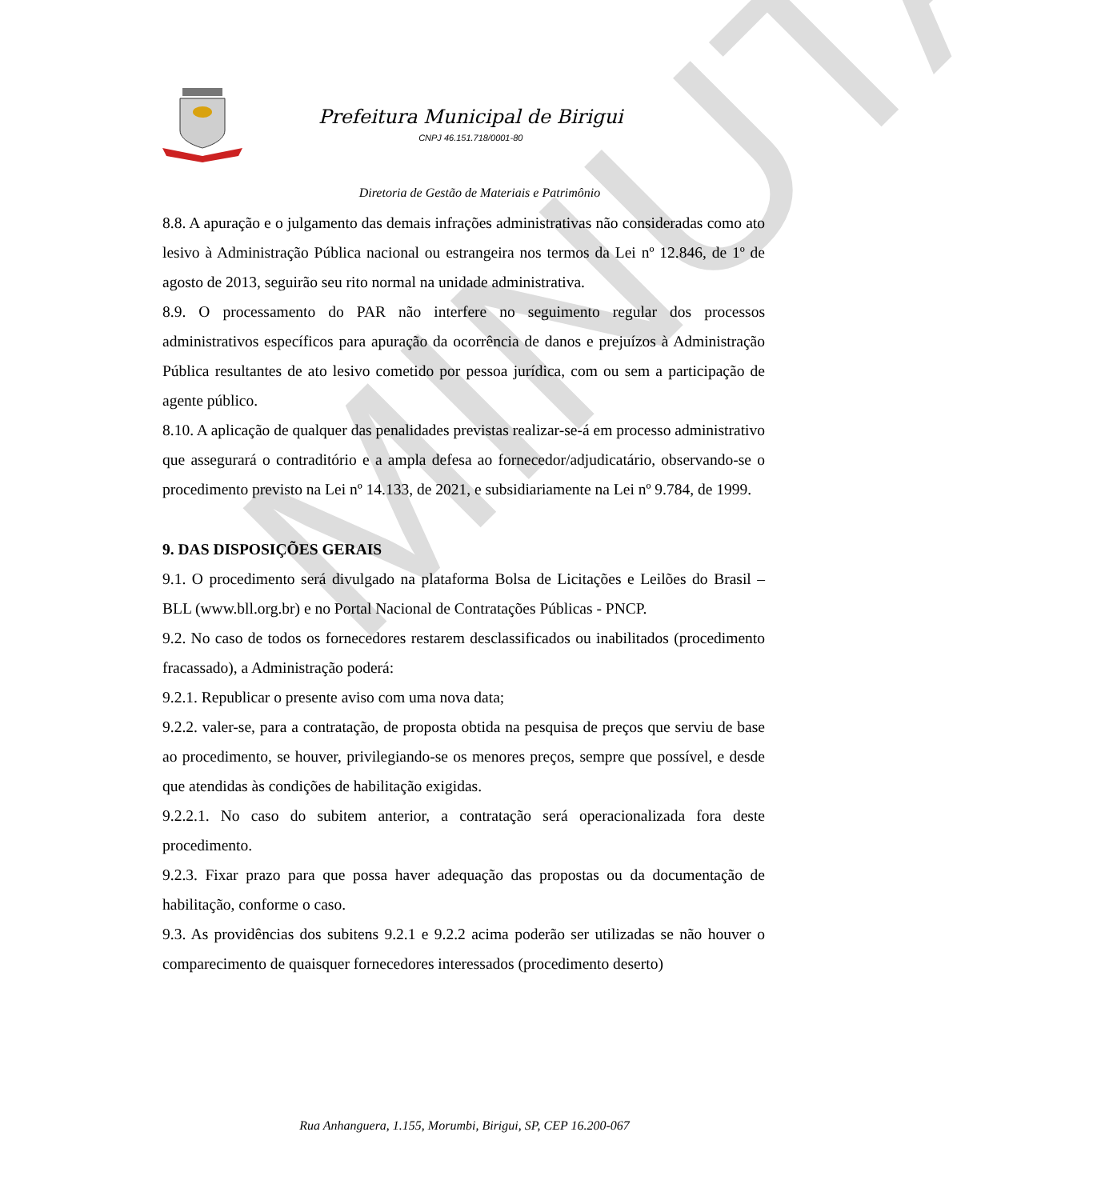MINUTA
Prefeitura Municipal de Birigui
CNPJ 46.151.718/0001-80
Diretoria de Gestão de Materiais e Patrimônio
8.8. A apuração e o julgamento das demais infrações administrativas não consideradas como ato lesivo à Administração Pública nacional ou estrangeira nos termos da Lei nº 12.846, de 1º de agosto de 2013, seguirão seu rito normal na unidade administrativa.
8.9. O processamento do PAR não interfere no seguimento regular dos processos administrativos específicos para apuração da ocorrência de danos e prejuízos à Administração Pública resultantes de ato lesivo cometido por pessoa jurídica, com ou sem a participação de agente público.
8.10. A aplicação de qualquer das penalidades previstas realizar-se-á em processo administrativo que assegurará o contraditório e a ampla defesa ao fornecedor/adjudicatário, observando-se o procedimento previsto na Lei nº 14.133, de 2021, e subsidiariamente na Lei nº 9.784, de 1999.
9. DAS DISPOSIÇÕES GERAIS
9.1. O procedimento será divulgado na plataforma Bolsa de Licitações e Leilões do Brasil – BLL (www.bll.org.br) e no Portal Nacional de Contratações Públicas - PNCP.
9.2. No caso de todos os fornecedores restarem desclassificados ou inabilitados (procedimento fracassado), a Administração poderá:
9.2.1. Republicar o presente aviso com uma nova data;
9.2.2. valer-se, para a contratação, de proposta obtida na pesquisa de preços que serviu de base ao procedimento, se houver, privilegiando-se os menores preços, sempre que possível, e desde que atendidas às condições de habilitação exigidas.
9.2.2.1. No caso do subitem anterior, a contratação será operacionalizada fora deste procedimento.
9.2.3. Fixar prazo para que possa haver adequação das propostas ou da documentação de habilitação, conforme o caso.
9.3. As providências dos subitens 9.2.1 e 9.2.2 acima poderão ser utilizadas se não houver o comparecimento de quaisquer fornecedores interessados (procedimento deserto)
Rua Anhanguera, 1.155, Morumbi, Birigui, SP, CEP 16.200-067